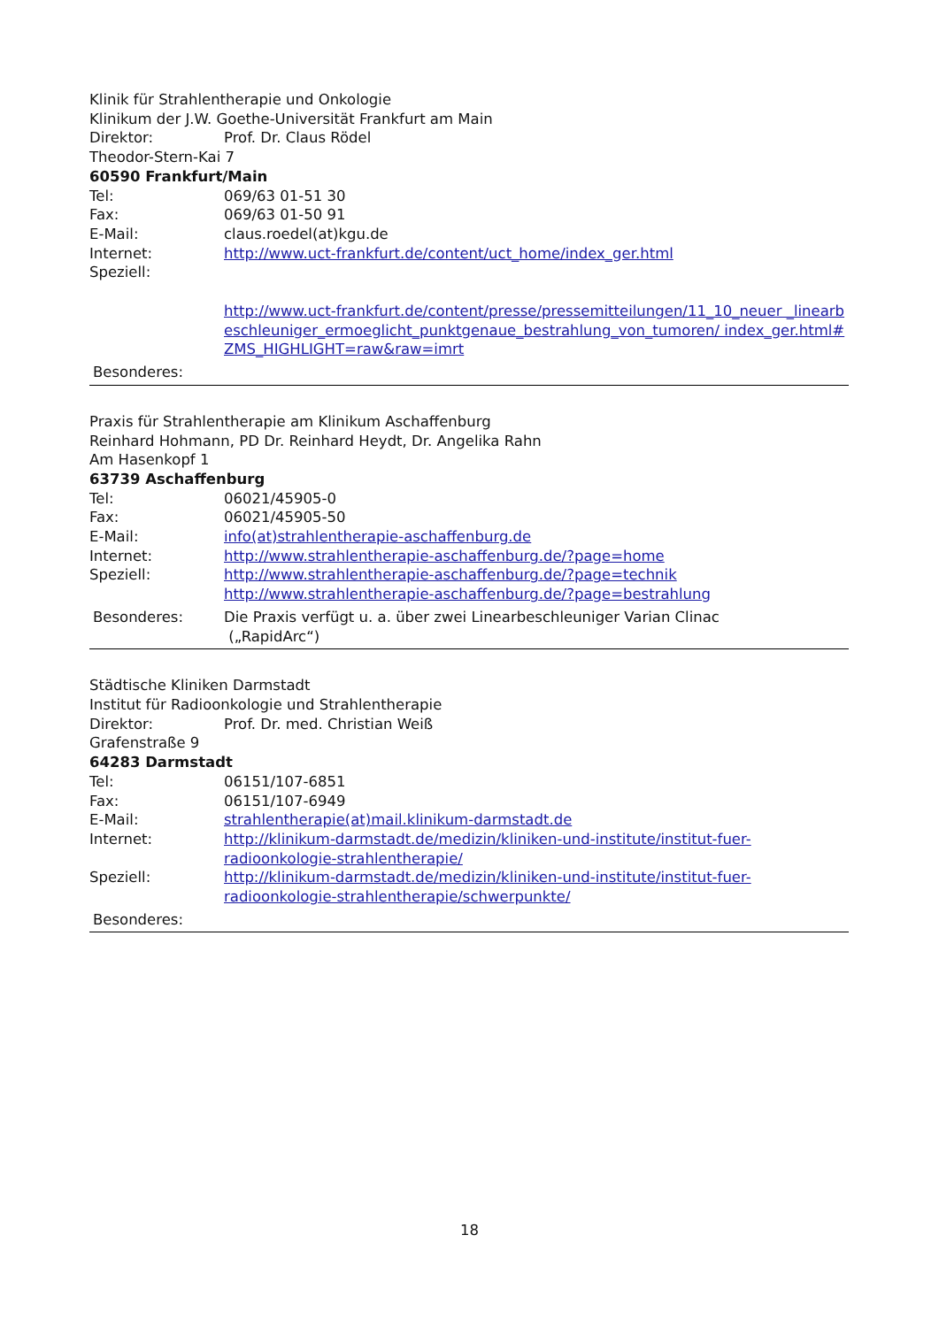Klinik für Strahlentherapie und Onkologie
Klinikum der J.W. Goethe-Universität Frankfurt am Main
Direktor: Prof. Dr. Claus Rödel
Theodor-Stern-Kai 7
60590 Frankfurt/Main
Tel: 069/63 01-51 30
Fax: 069/63 01-50 91
E-Mail: claus.roedel(at)kgu.de
Internet: http://www.uct-frankfurt.de/content/uct_home/index_ger.html
Speziell:
http://www.uct-frankfurt.de/content/presse/pressemitteilungen/11_10_neuer _linearbeschleuniger_ermoeglicht_punktgenaue_bestrahlung_von_tumoren/ index_ger.html#ZMS_HIGHLIGHT=raw&raw=imrt
Besonderes:
Praxis für Strahlentherapie am Klinikum Aschaffenburg
Reinhard Hohmann, PD Dr. Reinhard Heydt, Dr. Angelika Rahn
Am Hasenkopf 1
63739 Aschaffenburg
Tel: 06021/45905-0
Fax: 06021/45905-50
E-Mail: info(at)strahlentherapie-aschaffenburg.de
Internet: http://www.strahlentherapie-aschaffenburg.de/?page=home
Speziell: http://www.strahlentherapie-aschaffenburg.de/?page=technik
http://www.strahlentherapie-aschaffenburg.de/?page=bestrahlung
Besonderes: Die Praxis verfügt u. a. über zwei Linearbeschleuniger Varian Clinac
(„RapidArc“)
Städtische Kliniken Darmstadt
Institut für Radioonkologie und Strahlentherapie
Direktor: Prof. Dr. med. Christian Weiß
Grafenstraße 9
64283 Darmstadt
Tel: 06151/107-6851
Fax: 06151/107-6949
E-Mail: strahlentherapie(at)mail.klinikum-darmstadt.de
Internet: http://klinikum-darmstadt.de/medizin/kliniken-und-institute/institut-fuer-
radioonkologie-strahlentherapie/
Speziell: http://klinikum-darmstadt.de/medizin/kliniken-und-institute/institut-fuer-
radioonkologie-strahlentherapie/schwerpunkte/
Besonderes:
18